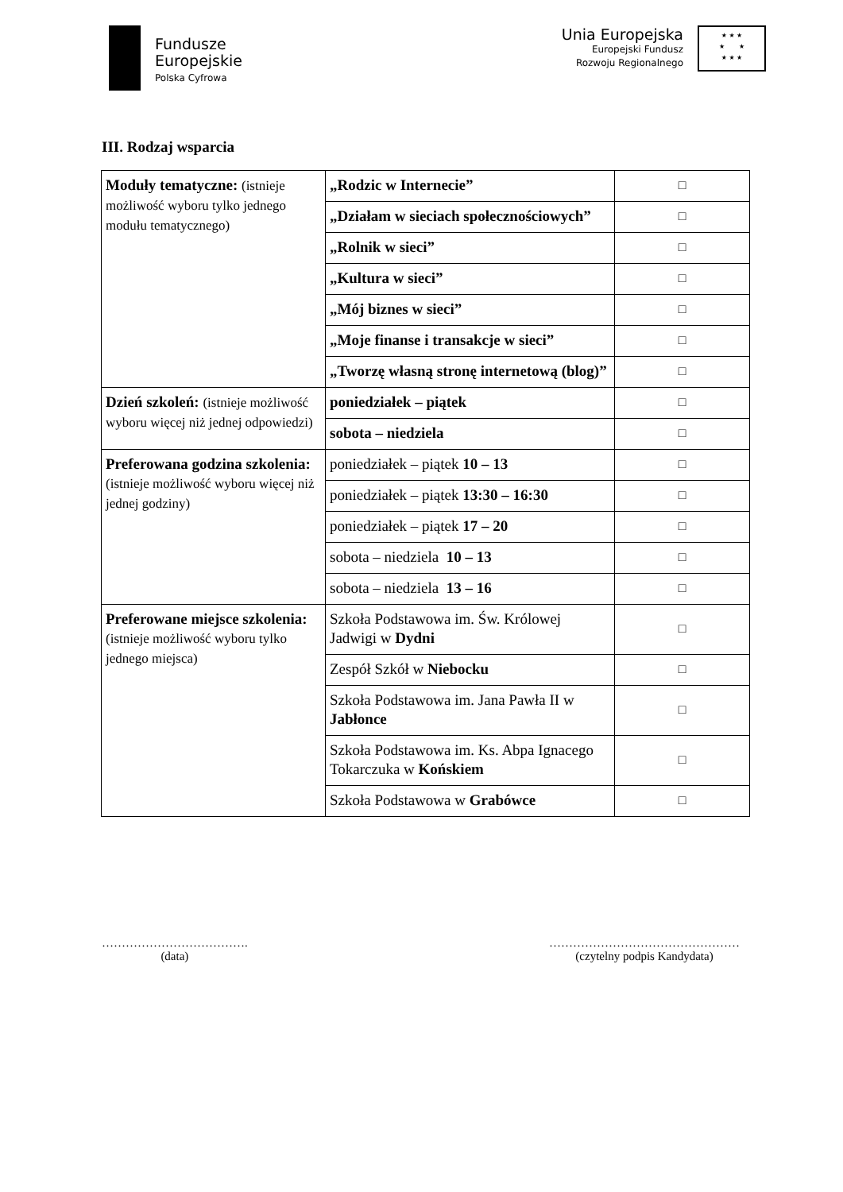Fundusze
Europejskie
Polska Cyfrowa
Unia Europejska
Europejski Fundusz
Rozwoju Regionalnego
★ ★ ★
★ ★
★ ★ ★
III. Rodzaj wsparcia
| Moduły tematyczne: (istnieje możliwość wyboru tylko jednego modułu tematycznego) | „Rodzic w Internecie” | □ |
| | „Działam w sieciach społecznościowych” | □ |
| | „Rolnik w sieci” | □ |
| | „Kultura w sieci” | □ |
| | „Mój biznes w sieci” | □ |
| | „Moje finanse i transakcje w sieci” | □ |
| | „Tworzę własną stronę internetową (blog)” | □ |
| Dzień szkoleń: (istnieje możliwość wyboru więcej niż jednej odpowiedzi) | poniedziałek – piątek | □ |
| | sobota – niedziela | □ |
| Preferowana godzina szkolenia: (istnieje możliwość wyboru więcej niż jednej godziny) | poniedziałek – piątek 10 – 13 | □ |
| | poniedziałek – piątek 13:30 – 16:30 | □ |
| | poniedziałek – piątek 17 – 20 | □ |
| | sobota – niedziela 10 – 13 | □ |
| | sobota – niedziela 13 – 16 | □ |
| Preferowane miejsce szkolenia: (istnieje możliwość wyboru tylko jednego miejsca) | Szkoła Podstawowa im. Św. Królowej Jadwigi w Dydni | □ |
| | Zespół Szkół w Niebocku | □ |
| | Szkoła Podstawowa im. Jana Pawła II w Jabłonce | □ |
| | Szkoła Podstawowa im. Ks. Abpa Ignacego Tokarczuka w Końskiem | □ |
| | Szkoła Podstawowa w Grabówce | □ |
……………………………….
(data)
…………………………………………
(czytelny podpis Kandydata)